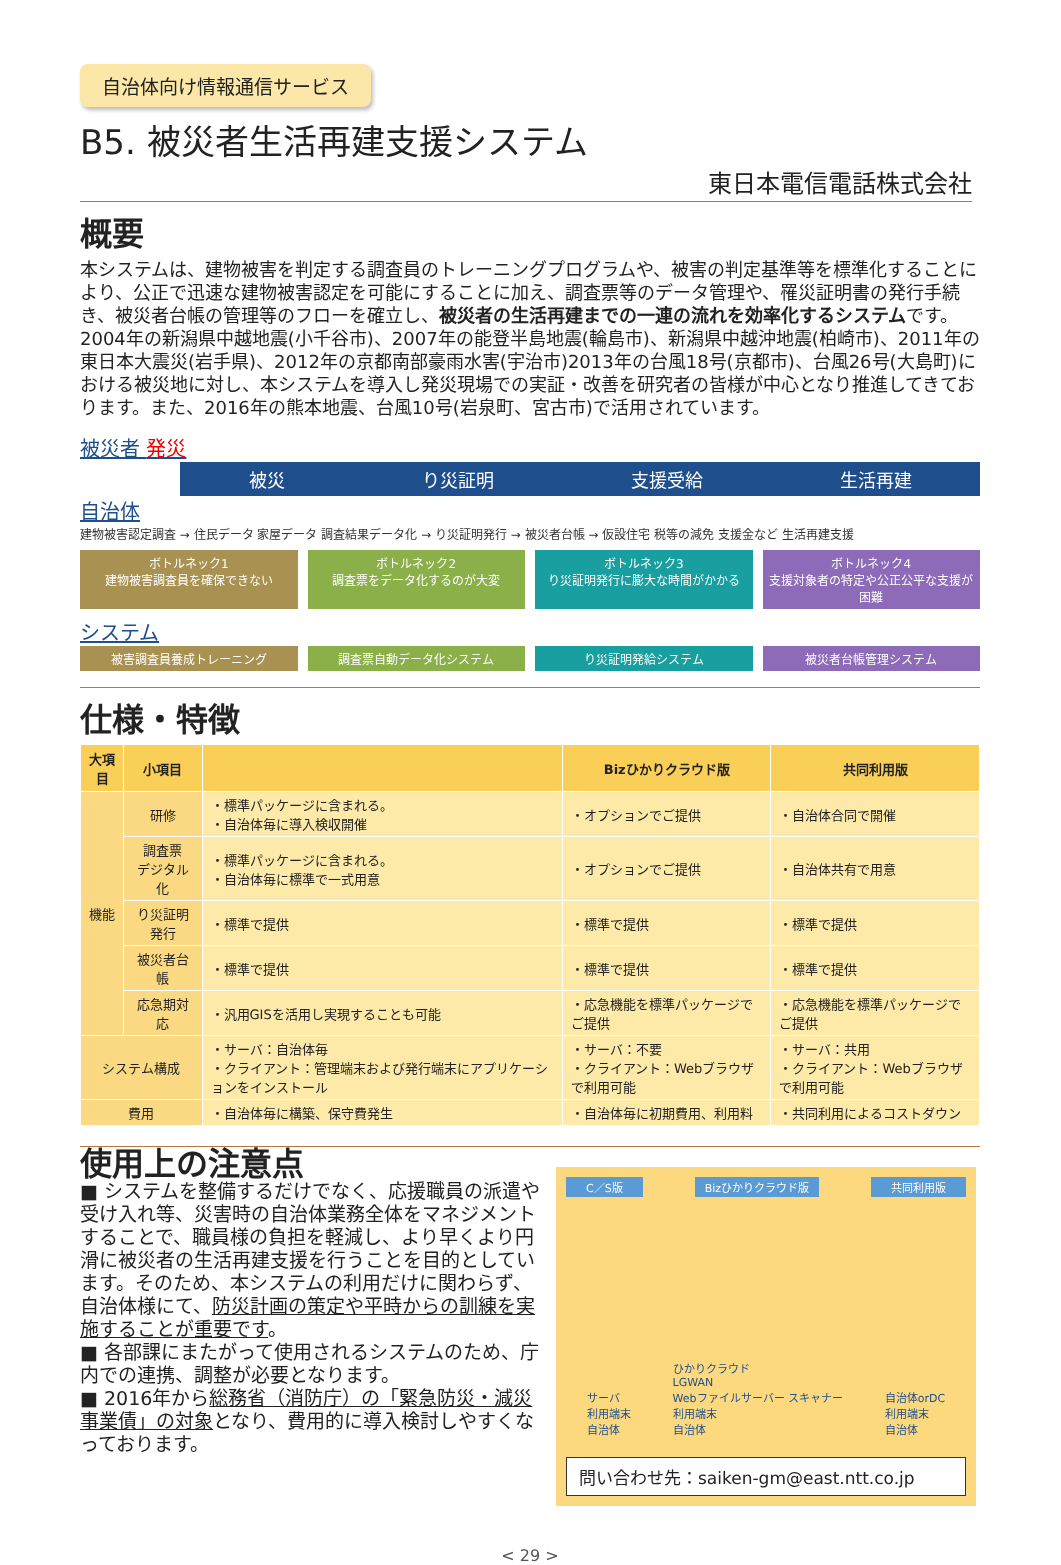自治体向け情報通信サービス
B5. 被災者生活再建支援システム
東日本電信電話株式会社
概要
本システムは、建物被害を判定する調査員のトレーニングプログラムや、被害の判定基準等を標準化することにより、公正で迅速な建物被害認定を可能にすることに加え、調査票等のデータ管理や、罹災証明書の発行手続き、被災者台帳の管理等のフローを確立し、被災者の生活再建までの一連の流れを効率化するシステムです。
2004年の新潟県中越地震(小千谷市)、2007年の能登半島地震(輪島市)、新潟県中越沖地震(柏崎市)、2011年の東日本大震災(岩手県)、2012年の京都南部豪雨水害(宇治市)2013年の台風18号(京都市)、台風26号(大島町)における被災地に対し、本システムを導入し発災現場での実証・改善を研究者の皆様が中心となり推進してきております。また、2016年の熊本地震、台風10号(岩泉町、宮古市)で活用されています。
被災者 発災
被災 り災証明 支援受給 生活再建
自治体
建物被害認定調査 → 住民データ 家屋データ 調査結果データ化 → り災証明発行 → 被災者台帳 → 仮設住宅 税等の減免 支援金など 生活再建支援
ボトルネック1
建物被害調査員を確保できない
ボトルネック2
調査票をデータ化するのが大変
ボトルネック3
り災証明発行に膨大な時間がかかる
ボトルネック4
支援対象者の特定や公正公平な支援が困難
システム
被害調査員養成トレーニング 調査票自動データ化システム り災証明発給システム 被災者台帳管理システム
仕様・特徴
| 大項目 | 小項目 | | Bizひかりクラウド版 | 共同利用版 |
| --- | --- | --- | --- | --- |
| 機能 | 研修 | ・標準パッケージに含まれる。 ・自治体毎に導入検収開催 | ・オプションでご提供 | ・自治体合同で開催 |
| | 調査票 デジタル化 | ・標準パッケージに含まれる。 ・自治体毎に標準で一式用意 | ・オプションでご提供 | ・自治体共有で用意 |
| | り災証明発行 | ・標準で提供 | ・標準で提供 | ・標準で提供 |
| | 被災者台帳 | ・標準で提供 | ・標準で提供 | ・標準で提供 |
| | 応急期対応 | ・汎用GISを活用し実現することも可能 | ・応急機能を標準パッケージでご提供 | ・応急機能を標準パッケージでご提供 |
| システム構成 | | ・サーバ：自治体毎 ・クライアント：管理端末および発行端末にアプリケーションをインストール | ・サーバ：不要 ・クライアント：Webブラウザで利用可能 | ・サーバ：共用 ・クライアント：Webブラウザで利用可能 |
| 費用 | | ・自治体毎に構築、保守費発生 | ・自治体毎に初期費用、利用料 | ・共同利用によるコストダウン |
使用上の注意点
■ システムを整備するだけでなく、応援職員の派遣や 受け入れ等、災害時の自治体業務全体をマネジメントすることで、職員様の負担を軽減し、より早くより円滑に被災者の生活再建支援を行うことを目的としています。そのため、本システムの利用だけに関わらず、自治体様にて、防災計画の策定や平時からの訓練を実施することが重要です。
■ 各部課にまたがって使用されるシステムのため、庁内での連携、調整が必要となります。
■ 2016年から総務省（消防庁）の「緊急防災・減災事業債」の対象となり、費用的に導入検討しやすくなっております。
C／S版 Bizひかりクラウド版 共同利用版
サーバ
利用端末
自治体
ひかりクラウド
LGWAN
Webファイルサーバー スキャナー
利用端末
自治体
自治体orDC
利用端末
自治体
問い合わせ先：saiken-gm@east.ntt.co.jp
< 29 >